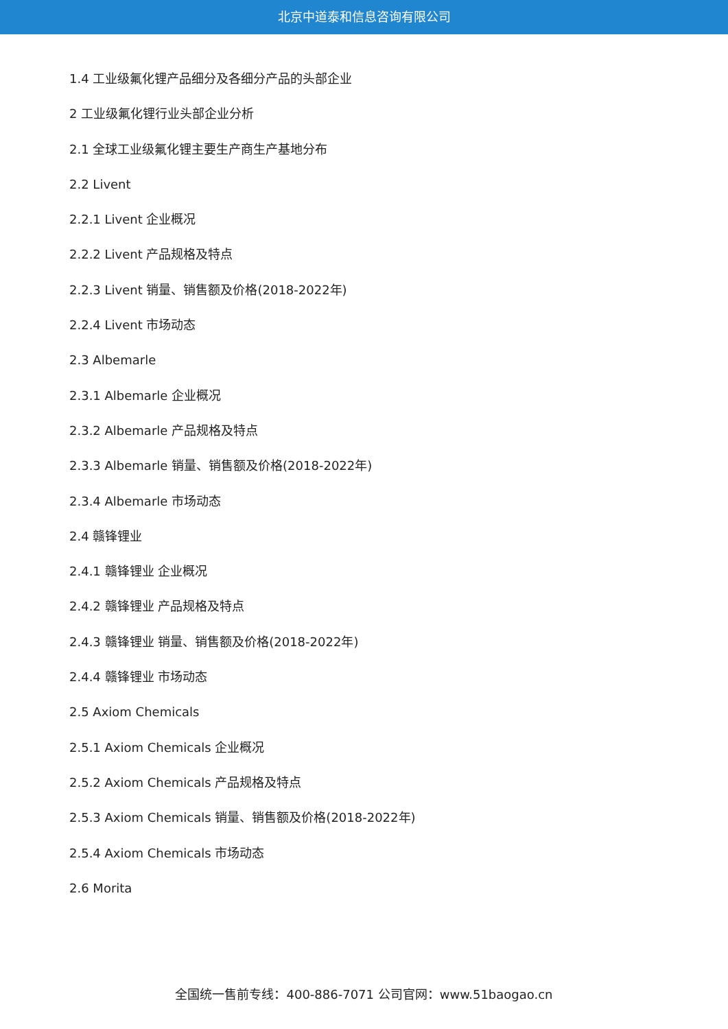北京中道泰和信息咨询有限公司
1.4 工业级氟化锂产品细分及各细分产品的头部企业
2 工业级氟化锂行业头部企业分析
2.1 全球工业级氟化锂主要生产商生产基地分布
2.2 Livent
2.2.1 Livent 企业概况
2.2.2 Livent 产品规格及特点
2.2.3 Livent 销量、销售额及价格(2018-2022年)
2.2.4 Livent 市场动态
2.3 Albemarle
2.3.1 Albemarle 企业概况
2.3.2 Albemarle 产品规格及特点
2.3.3 Albemarle 销量、销售额及价格(2018-2022年)
2.3.4 Albemarle 市场动态
2.4 赣锋锂业
2.4.1 赣锋锂业 企业概况
2.4.2 赣锋锂业 产品规格及特点
2.4.3 赣锋锂业 销量、销售额及价格(2018-2022年)
2.4.4 赣锋锂业 市场动态
2.5 Axiom Chemicals
2.5.1 Axiom Chemicals 企业概况
2.5.2 Axiom Chemicals 产品规格及特点
2.5.3 Axiom Chemicals 销量、销售额及价格(2018-2022年)
2.5.4 Axiom Chemicals 市场动态
2.6 Morita
全国统一售前专线：400-886-7071 公司官网：www.51baogao.cn